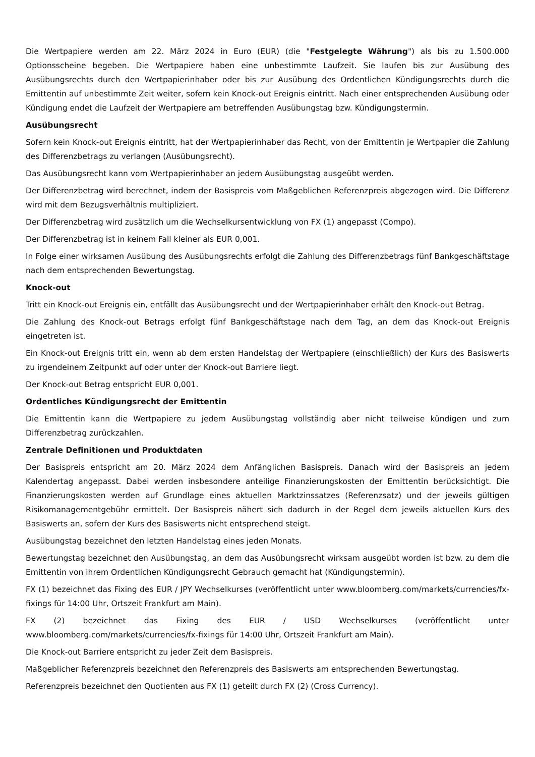Die Wertpapiere werden am 22. März 2024 in Euro (EUR) (die "Festgelegte Währung") als bis zu 1.500.000 Optionsscheine begeben. Die Wertpapiere haben eine unbestimmte Laufzeit. Sie laufen bis zur Ausübung des Ausübungsrechts durch den Wertpapierinhaber oder bis zur Ausübung des Ordentlichen Kündigungsrechts durch die Emittentin auf unbestimmte Zeit weiter, sofern kein Knock-out Ereignis eintritt. Nach einer entsprechenden Ausübung oder Kündigung endet die Laufzeit der Wertpapiere am betreffenden Ausübungstag bzw. Kündigungstermin.
Ausübungsrecht
Sofern kein Knock-out Ereignis eintritt, hat der Wertpapierinhaber das Recht, von der Emittentin je Wertpapier die Zahlung des Differenzbetrags zu verlangen (Ausübungsrecht).
Das Ausübungsrecht kann vom Wertpapierinhaber an jedem Ausübungstag ausgeübt werden.
Der Differenzbetrag wird berechnet, indem der Basispreis vom Maßgeblichen Referenzpreis abgezogen wird. Die Differenz wird mit dem Bezugsverhältnis multipliziert.
Der Differenzbetrag wird zusätzlich um die Wechselkursentwicklung von FX (1) angepasst (Compo).
Der Differenzbetrag ist in keinem Fall kleiner als EUR 0,001.
In Folge einer wirksamen Ausübung des Ausübungsrechts erfolgt die Zahlung des Differenzbetrags fünf Bankgeschäftstage nach dem entsprechenden Bewertungstag.
Knock-out
Tritt ein Knock-out Ereignis ein, entfällt das Ausübungsrecht und der Wertpapierinhaber erhält den Knock-out Betrag.
Die Zahlung des Knock-out Betrags erfolgt fünf Bankgeschäftstage nach dem Tag, an dem das Knock-out Ereignis eingetreten ist.
Ein Knock-out Ereignis tritt ein, wenn ab dem ersten Handelstag der Wertpapiere (einschließlich) der Kurs des Basiswerts zu irgendeinem Zeitpunkt auf oder unter der Knock-out Barriere liegt.
Der Knock-out Betrag entspricht EUR 0,001.
Ordentliches Kündigungsrecht der Emittentin
Die Emittentin kann die Wertpapiere zu jedem Ausübungstag vollständig aber nicht teilweise kündigen und zum Differenzbetrag zurückzahlen.
Zentrale Definitionen und Produktdaten
Der Basispreis entspricht am 20. März 2024 dem Anfänglichen Basispreis. Danach wird der Basispreis an jedem Kalendertag angepasst. Dabei werden insbesondere anteilige Finanzierungskosten der Emittentin berücksichtigt. Die Finanzierungskosten werden auf Grundlage eines aktuellen Marktzinssatzes (Referenzsatz) und der jeweils gültigen Risikomanagementgebühr ermittelt. Der Basispreis nähert sich dadurch in der Regel dem jeweils aktuellen Kurs des Basiswerts an, sofern der Kurs des Basiswerts nicht entsprechend steigt.
Ausübungstag bezeichnet den letzten Handelstag eines jeden Monats.
Bewertungstag bezeichnet den Ausübungstag, an dem das Ausübungsrecht wirksam ausgeübt worden ist bzw. zu dem die Emittentin von ihrem Ordentlichen Kündigungsrecht Gebrauch gemacht hat (Kündigungstermin).
FX (1) bezeichnet das Fixing des EUR / JPY Wechselkurses (veröffentlicht unter www.bloomberg.com/markets/currencies/fx-fixings für 14:00 Uhr, Ortszeit Frankfurt am Main).
FX (2) bezeichnet das Fixing des EUR / USD Wechselkurses (veröffentlicht unter www.bloomberg.com/markets/currencies/fx-fixings für 14:00 Uhr, Ortszeit Frankfurt am Main).
Die Knock-out Barriere entspricht zu jeder Zeit dem Basispreis.
Maßgeblicher Referenzpreis bezeichnet den Referenzpreis des Basiswerts am entsprechenden Bewertungstag.
Referenzpreis bezeichnet den Quotienten aus FX (1) geteilt durch FX (2) (Cross Currency).